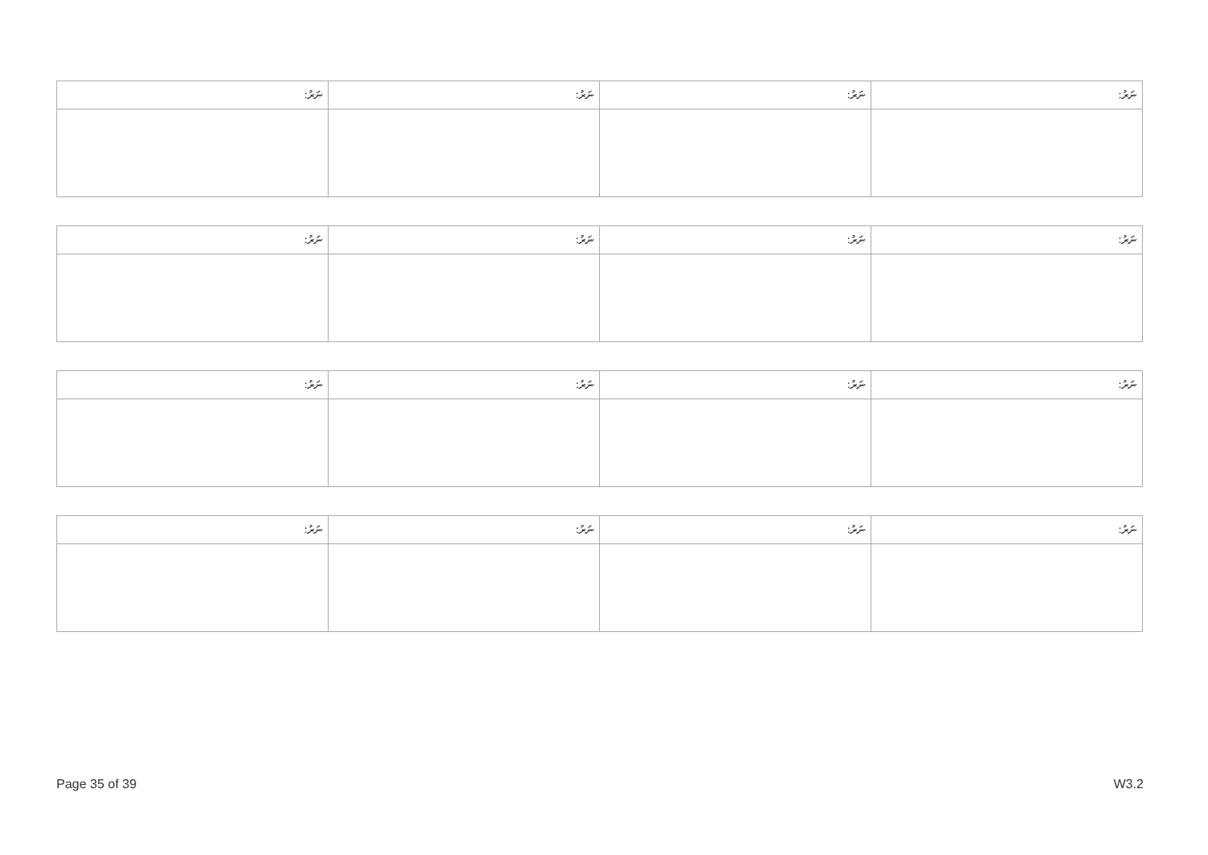| ނަރު: | ނަރު: | ނަރު: | ނަރު: |
| --- | --- | --- | --- |
| ނަރު: | ނަރު: | ނަރު: | ނަރު: |
| --- | --- | --- | --- |
| ނަރު: | ނަރު: | ނަރު: | ނަރު: |
| --- | --- | --- | --- |
| ނަރު: | ނަރު: | ނަރު: | ނަރު: |
| --- | --- | --- | --- |
Page 35 of 39 W3.2